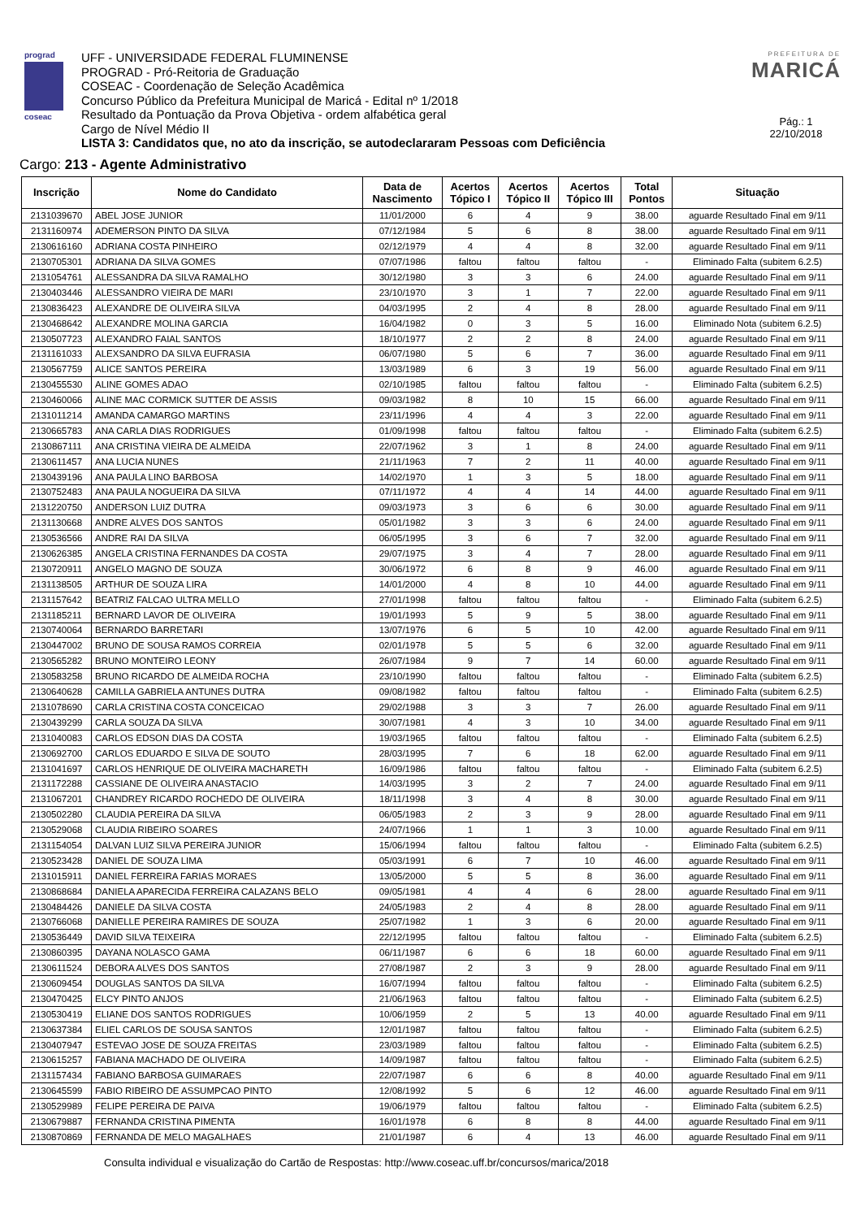prograd
coseac
UFF - UNIVERSIDADE FEDERAL FLUMINENSE
PROGRAD - Pró-Reitoria de Graduação
COSEAC - Coordenação de Seleção Acadêmica
Concurso Público da Prefeitura Municipal de Maricá - Edital nº 1/2018
Resultado da Pontuação da Prova Objetiva - ordem alfabética geral
Cargo de Nível Médio II
LISTA 3: Candidatos que, no ato da inscrição, se autodeclararam Pessoas com Deficiência
PREFEITURA DE
MARICÁ
Pág.: 1
22/10/2018
Cargo: 213 - Agente Administrativo
| Inscrição | Nome do Candidato | Data de Nascimento | Acertos Tópico I | Acertos Tópico II | Acertos Tópico III | Total Pontos | Situação |
| --- | --- | --- | --- | --- | --- | --- | --- |
| 2131039670 | ABEL JOSE JUNIOR | 11/01/2000 | 6 | 4 | 9 | 38.00 | aguarde Resultado Final em 9/11 |
| 2131160974 | ADEMERSON PINTO DA SILVA | 07/12/1984 | 5 | 6 | 8 | 38.00 | aguarde Resultado Final em 9/11 |
| 2130616160 | ADRIANA COSTA PINHEIRO | 02/12/1979 | 4 | 4 | 8 | 32.00 | aguarde Resultado Final em 9/11 |
| 2130705301 | ADRIANA DA SILVA GOMES | 07/07/1986 | faltou | faltou | faltou | - | Eliminado Falta (subitem 6.2.5) |
| 2131054761 | ALESSANDRA DA SILVA RAMALHO | 30/12/1980 | 3 | 3 | 6 | 24.00 | aguarde Resultado Final em 9/11 |
| 2130403446 | ALESSANDRO VIEIRA DE MARI | 23/10/1970 | 3 | 1 | 7 | 22.00 | aguarde Resultado Final em 9/11 |
| 2130836423 | ALEXANDRE DE OLIVEIRA SILVA | 04/03/1995 | 2 | 4 | 8 | 28.00 | aguarde Resultado Final em 9/11 |
| 2130468642 | ALEXANDRE MOLINA GARCIA | 16/04/1982 | 0 | 3 | 5 | 16.00 | Eliminado Nota (subitem 6.2.5) |
| 2130507723 | ALEXANDRO FAIAL SANTOS | 18/10/1977 | 2 | 2 | 8 | 24.00 | aguarde Resultado Final em 9/11 |
| 2131161033 | ALEXSANDRO DA SILVA EUFRASIA | 06/07/1980 | 5 | 6 | 7 | 36.00 | aguarde Resultado Final em 9/11 |
| 2130567759 | ALICE SANTOS PEREIRA | 13/03/1989 | 6 | 3 | 19 | 56.00 | aguarde Resultado Final em 9/11 |
| 2130455530 | ALINE GOMES ADAO | 02/10/1985 | faltou | faltou | faltou | - | Eliminado Falta (subitem 6.2.5) |
| 2130460066 | ALINE MAC CORMICK SUTTER DE ASSIS | 09/03/1982 | 8 | 10 | 15 | 66.00 | aguarde Resultado Final em 9/11 |
| 2131011214 | AMANDA CAMARGO MARTINS | 23/11/1996 | 4 | 4 | 3 | 22.00 | aguarde Resultado Final em 9/11 |
| 2130665783 | ANA CARLA DIAS RODRIGUES | 01/09/1998 | faltou | faltou | faltou | - | Eliminado Falta (subitem 6.2.5) |
| 2130867111 | ANA CRISTINA VIEIRA DE ALMEIDA | 22/07/1962 | 3 | 1 | 8 | 24.00 | aguarde Resultado Final em 9/11 |
| 2130611457 | ANA LUCIA NUNES | 21/11/1963 | 7 | 2 | 11 | 40.00 | aguarde Resultado Final em 9/11 |
| 2130439196 | ANA PAULA LINO BARBOSA | 14/02/1970 | 1 | 3 | 5 | 18.00 | aguarde Resultado Final em 9/11 |
| 2130752483 | ANA PAULA NOGUEIRA DA SILVA | 07/11/1972 | 4 | 4 | 14 | 44.00 | aguarde Resultado Final em 9/11 |
| 2131220750 | ANDERSON LUIZ DUTRA | 09/03/1973 | 3 | 6 | 6 | 30.00 | aguarde Resultado Final em 9/11 |
| 2131130668 | ANDRE ALVES DOS SANTOS | 05/01/1982 | 3 | 3 | 6 | 24.00 | aguarde Resultado Final em 9/11 |
| 2130536566 | ANDRE RAI DA SILVA | 06/05/1995 | 3 | 6 | 7 | 32.00 | aguarde Resultado Final em 9/11 |
| 2130626385 | ANGELA CRISTINA FERNANDES DA COSTA | 29/07/1975 | 3 | 4 | 7 | 28.00 | aguarde Resultado Final em 9/11 |
| 2130720911 | ANGELO MAGNO DE SOUZA | 30/06/1972 | 6 | 8 | 9 | 46.00 | aguarde Resultado Final em 9/11 |
| 2131138505 | ARTHUR DE SOUZA LIRA | 14/01/2000 | 4 | 8 | 10 | 44.00 | aguarde Resultado Final em 9/11 |
| 2131157642 | BEATRIZ FALCAO ULTRA MELLO | 27/01/1998 | faltou | faltou | faltou | - | Eliminado Falta (subitem 6.2.5) |
| 2131185211 | BERNARD LAVOR DE OLIVEIRA | 19/01/1993 | 5 | 9 | 5 | 38.00 | aguarde Resultado Final em 9/11 |
| 2130740064 | BERNARDO BARRETARI | 13/07/1976 | 6 | 5 | 10 | 42.00 | aguarde Resultado Final em 9/11 |
| 2130447002 | BRUNO DE SOUSA RAMOS CORREIA | 02/01/1978 | 5 | 5 | 6 | 32.00 | aguarde Resultado Final em 9/11 |
| 2130565282 | BRUNO MONTEIRO LEONY | 26/07/1984 | 9 | 7 | 14 | 60.00 | aguarde Resultado Final em 9/11 |
| 2130583258 | BRUNO RICARDO DE ALMEIDA ROCHA | 23/10/1990 | faltou | faltou | faltou | - | Eliminado Falta (subitem 6.2.5) |
| 2130640628 | CAMILLA GABRIELA ANTUNES DUTRA | 09/08/1982 | faltou | faltou | faltou | - | Eliminado Falta (subitem 6.2.5) |
| 2131078690 | CARLA CRISTINA COSTA CONCEICAO | 29/02/1988 | 3 | 3 | 7 | 26.00 | aguarde Resultado Final em 9/11 |
| 2130439299 | CARLA SOUZA DA SILVA | 30/07/1981 | 4 | 3 | 10 | 34.00 | aguarde Resultado Final em 9/11 |
| 2131040083 | CARLOS EDSON DIAS DA COSTA | 19/03/1965 | faltou | faltou | faltou | - | Eliminado Falta (subitem 6.2.5) |
| 2130692700 | CARLOS EDUARDO E SILVA DE SOUTO | 28/03/1995 | 7 | 6 | 18 | 62.00 | aguarde Resultado Final em 9/11 |
| 2131041697 | CARLOS HENRIQUE DE OLIVEIRA MACHARETH | 16/09/1986 | faltou | faltou | faltou | - | Eliminado Falta (subitem 6.2.5) |
| 2131172288 | CASSIANE DE OLIVEIRA ANASTACIO | 14/03/1995 | 3 | 2 | 7 | 24.00 | aguarde Resultado Final em 9/11 |
| 2131067201 | CHANDREY RICARDO ROCHEDO DE OLIVEIRA | 18/11/1998 | 3 | 4 | 8 | 30.00 | aguarde Resultado Final em 9/11 |
| 2130502280 | CLAUDIA PEREIRA DA SILVA | 06/05/1983 | 2 | 3 | 9 | 28.00 | aguarde Resultado Final em 9/11 |
| 2130529068 | CLAUDIA RIBEIRO SOARES | 24/07/1966 | 1 | 1 | 3 | 10.00 | aguarde Resultado Final em 9/11 |
| 2131154054 | DALVAN LUIZ SILVA PEREIRA JUNIOR | 15/06/1994 | faltou | faltou | faltou | - | Eliminado Falta (subitem 6.2.5) |
| 2130523428 | DANIEL DE SOUZA LIMA | 05/03/1991 | 6 | 7 | 10 | 46.00 | aguarde Resultado Final em 9/11 |
| 2131015911 | DANIEL FERREIRA FARIAS MORAES | 13/05/2000 | 5 | 5 | 8 | 36.00 | aguarde Resultado Final em 9/11 |
| 2130868684 | DANIELA APARECIDA FERREIRA CALAZANS BELO | 09/05/1981 | 4 | 4 | 6 | 28.00 | aguarde Resultado Final em 9/11 |
| 2130484426 | DANIELE DA SILVA COSTA | 24/05/1983 | 2 | 4 | 8 | 28.00 | aguarde Resultado Final em 9/11 |
| 2130766068 | DANIELLE PEREIRA RAMIRES DE SOUZA | 25/07/1982 | 1 | 3 | 6 | 20.00 | aguarde Resultado Final em 9/11 |
| 2130536449 | DAVID SILVA TEIXEIRA | 22/12/1995 | faltou | faltou | faltou | - | Eliminado Falta (subitem 6.2.5) |
| 2130860395 | DAYANA NOLASCO GAMA | 06/11/1987 | 6 | 6 | 18 | 60.00 | aguarde Resultado Final em 9/11 |
| 2130611524 | DEBORA ALVES DOS SANTOS | 27/08/1987 | 2 | 3 | 9 | 28.00 | aguarde Resultado Final em 9/11 |
| 2130609454 | DOUGLAS SANTOS DA SILVA | 16/07/1994 | faltou | faltou | faltou | - | Eliminado Falta (subitem 6.2.5) |
| 2130470425 | ELCY PINTO ANJOS | 21/06/1963 | faltou | faltou | faltou | - | Eliminado Falta (subitem 6.2.5) |
| 2130530419 | ELIANE DOS SANTOS RODRIGUES | 10/06/1959 | 2 | 5 | 13 | 40.00 | aguarde Resultado Final em 9/11 |
| 2130637384 | ELIEL CARLOS DE SOUSA SANTOS | 12/01/1987 | faltou | faltou | faltou | - | Eliminado Falta (subitem 6.2.5) |
| 2130407947 | ESTEVAO JOSE DE SOUZA FREITAS | 23/03/1989 | faltou | faltou | faltou | - | Eliminado Falta (subitem 6.2.5) |
| 2130615257 | FABIANA MACHADO DE OLIVEIRA | 14/09/1987 | faltou | faltou | faltou | - | Eliminado Falta (subitem 6.2.5) |
| 2131157434 | FABIANO BARBOSA GUIMARAES | 22/07/1987 | 6 | 6 | 8 | 40.00 | aguarde Resultado Final em 9/11 |
| 2130645599 | FABIO RIBEIRO DE ASSUMPCAO PINTO | 12/08/1992 | 5 | 6 | 12 | 46.00 | aguarde Resultado Final em 9/11 |
| 2130529989 | FELIPE PEREIRA DE PAIVA | 19/06/1979 | faltou | faltou | faltou | - | Eliminado Falta (subitem 6.2.5) |
| 2130679887 | FERNANDA CRISTINA PIMENTA | 16/01/1978 | 6 | 8 | 8 | 44.00 | aguarde Resultado Final em 9/11 |
| 2130870869 | FERNANDA DE MELO MAGALHAES | 21/01/1987 | 6 | 4 | 13 | 46.00 | aguarde Resultado Final em 9/11 |
Consulta individual e visualização do Cartão de Respostas: http://www.coseac.uff.br/concursos/marica/2018